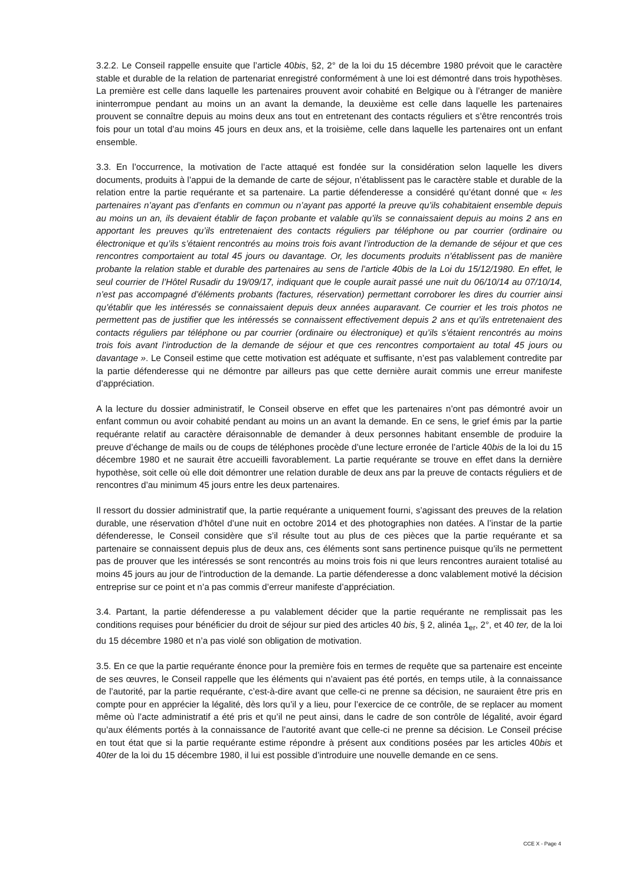3.2.2. Le Conseil rappelle ensuite que l’article 40bis, §2, 2° de la loi du 15 décembre 1980 prévoit que le caractère stable et durable de la relation de partenariat enregistré conformément à une loi est démontré dans trois hypothèses. La première est celle dans laquelle les partenaires prouvent avoir cohabité en Belgique ou à l’étranger de manière ininterrompue pendant au moins un an avant la demande, la deuxième est celle dans laquelle les partenaires prouvent se connaître depuis au moins deux ans tout en entretenant des contacts réguliers et s’être rencontrés trois fois pour un total d’au moins 45 jours en deux ans, et la troisième, celle dans laquelle les partenaires ont un enfant ensemble.
3.3. En l’occurrence, la motivation de l’acte attaqué est fondée sur la considération selon laquelle les divers documents, produits à l’appui de la demande de carte de séjour, n’établissent pas le caractère stable et durable de la relation entre la partie requérante et sa partenaire. La partie défenderesse a considéré qu’étant donné que « les partenaires n’ayant pas d’enfants en commun ou n’ayant pas apporté la preuve qu’ils cohabitaient ensemble depuis au moins un an, ils devaient établir de façon probante et valable qu’ils se connaissaient depuis au moins 2 ans en apportant les preuves qu’ils entretenaient des contacts réguliers par téléphone ou par courrier (ordinaire ou électronique et qu’ils s’étaient rencontrés au moins trois fois avant l’introduction de la demande de séjour et que ces rencontres comportaient au total 45 jours ou davantage. Or, les documents produits n’établissent pas de manière probante la relation stable et durable des partenaires au sens de l’article 40bis de la Loi du 15/12/1980. En effet, le seul courrier de l’Hôtel Rusadir du 19/09/17, indiquant que le couple aurait passé une nuit du 06/10/14 au 07/10/14, n’est pas accompagné d’éléments probants (factures, réservation) permettant corroborer les dires du courrier ainsi qu’établir que les intéressés se connaissaient depuis deux années auparavant. Ce courrier et les trois photos ne permettent pas de justifier que les intéressés se connaissent effectivement depuis 2 ans et qu’ils entretenaient des contacts réguliers par téléphone ou par courrier (ordinaire ou électronique) et qu’ils s’étaient rencontrés au moins trois fois avant l’introduction de la demande de séjour et que ces rencontres comportaient au total 45 jours ou davantage ». Le Conseil estime que cette motivation est adéquate et suffisante, n’est pas valablement contredite par la partie défenderesse qui ne démontre par ailleurs pas que cette dernière aurait commis une erreur manifeste d’appréciation.
A la lecture du dossier administratif, le Conseil observe en effet que les partenaires n’ont pas démontré avoir un enfant commun ou avoir cohabité pendant au moins un an avant la demande. En ce sens, le grief émis par la partie requérante relatif au caractère déraisonnable de demander à deux personnes habitant ensemble de produire la preuve d’échange de mails ou de coups de téléphones procède d’une lecture erronée de l’article 40bis de la loi du 15 décembre 1980 et ne saurait être accueilli favorablement. La partie requérante se trouve en effet dans la dernière hypothèse, soit celle où elle doit démontrer une relation durable de deux ans par la preuve de contacts réguliers et de rencontres d’au minimum 45 jours entre les deux partenaires.
Il ressort du dossier administratif que, la partie requérante a uniquement fourni, s’agissant des preuves de la relation durable, une réservation d’hôtel d’une nuit en octobre 2014 et des photographies non datées. A l’instar de la partie défenderesse, le Conseil considère que s’il résulte tout au plus de ces pièces que la partie requérante et sa partenaire se connaissent depuis plus de deux ans, ces éléments sont sans pertinence puisque qu’ils ne permettent pas de prouver que les intéressés se sont rencontrés au moins trois fois ni que leurs rencontres auraient totalisé au moins 45 jours au jour de l'introduction de la demande. La partie défenderesse a donc valablement motivé la décision entreprise sur ce point et n’a pas commis d’erreur manifeste d’appréciation.
3.4. Partant, la partie défenderesse a pu valablement décider que la partie requérante ne remplissait pas les conditions requises pour bénéficier du droit de séjour sur pied des articles 40 bis, § 2, alinéa 1<sub>er</sub>, 2°, et 40 ter, de la loi du 15 décembre 1980 et n’a pas violé son obligation de motivation.
3.5. En ce que la partie requérante énonce pour la première fois en termes de requête que sa partenaire est enceinte de ses œuvres, le Conseil rappelle que les éléments qui n’avaient pas été portés, en temps utile, à la connaissance de l’autorité, par la partie requérante, c’est-à-dire avant que celle-ci ne prenne sa décision, ne sauraient être pris en compte pour en apprécier la légalité, dès lors qu’il y a lieu, pour l’exercice de ce contrôle, de se replacer au moment même où l’acte administratif a été pris et qu’il ne peut ainsi, dans le cadre de son contrôle de légalité, avoir égard qu’aux éléments portés à la connaissance de l’autorité avant que celle-ci ne prenne sa décision. Le Conseil précise en tout état que si la partie requérante estime répondre à présent aux conditions posées par les articles 40bis et 40ter de la loi du 15 décembre 1980, il lui est possible d’introduire une nouvelle demande en ce sens.
CCE X - Page 4